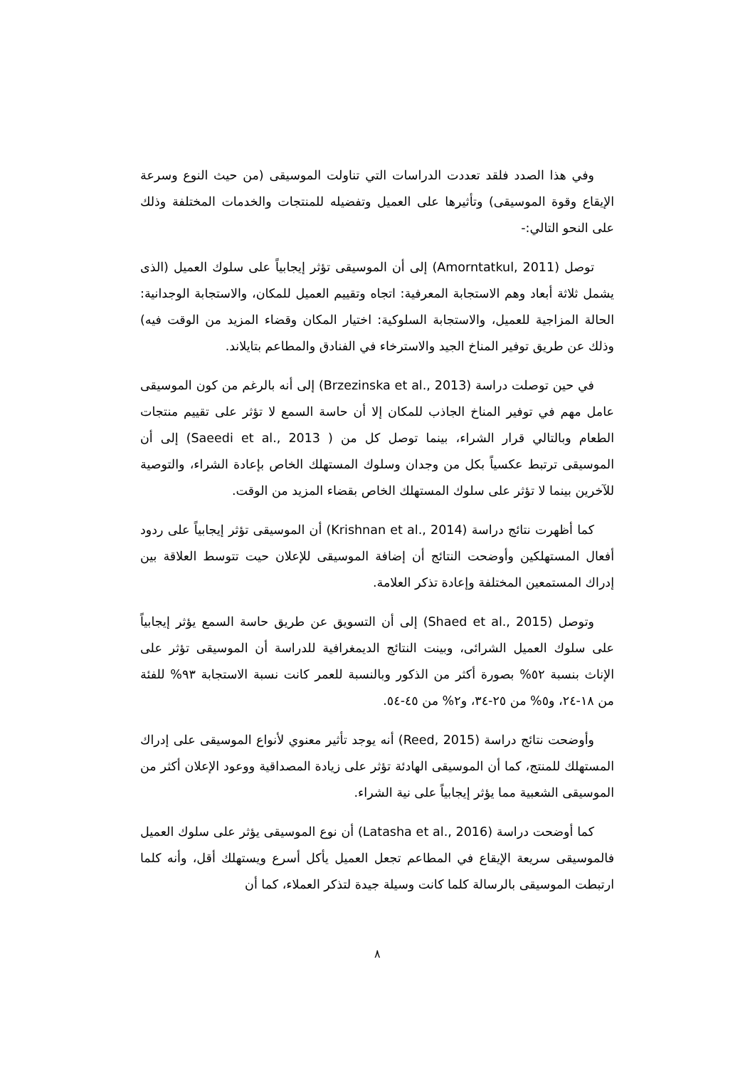وفي هذا الصدد فلقد تعددت الدراسات التي تناولت الموسيقى (من حيث النوع وسرعة الإيقاع وقوة الموسيقى) وتأثيرها على العميل وتفضيله للمنتجات والخدمات المختلفة وذلك على النحو التالي:-
توصل (Amorntatkul, 2011) إلى أن الموسيقى تؤثر إيجابياً على سلوك العميل (الذى يشمل ثلاثة أبعاد وهم الاستجابة المعرفية: اتجاه وتقييم العميل للمكان، والاستجابة الوجدانية: الحالة المزاجية للعميل، والاستجابة السلوكية: اختيار المكان وقضاء المزيد من الوقت فيه) وذلك عن طريق توفير المناخ الجيد والاسترخاء في الفنادق والمطاعم بتايلاند.
في حين توصلت دراسة (Brzezinska et al., 2013) إلى أنه بالرغم من كون الموسيقى عامل مهم في توفير المناخ الجاذب للمكان إلا أن حاسة السمع لا تؤثر على تقييم منتجات الطعام وبالتالي قرار الشراء، بينما توصل كل من ( Saeedi et al., 2013) إلى أن الموسيقى ترتبط عكسياً بكل من وجدان وسلوك المستهلك الخاص بإعادة الشراء، والتوصية للآخرين بينما لا تؤثر على سلوك المستهلك الخاص بقضاء المزيد من الوقت.
كما أظهرت نتائج دراسة (Krishnan et al., 2014) أن الموسيقى تؤثر إيجابياً على ردود أفعال المستهلكين وأوضحت النتائج أن إضافة الموسيقى للإعلان حيت تتوسط العلاقة بين إدراك المستمعين المختلفة وإعادة تذكر العلامة.
وتوصل (Shaed et al., 2015) إلى أن التسويق عن طريق حاسة السمع يؤثر إيجابياً على سلوك العميل الشرائى، وبينت النتائج الديمغرافية للدراسة أن الموسيقى تؤثر على الإناث بنسبة ٥٢% بصورة أكثر من الذكور وبالنسبة للعمر كانت نسبة الاستجابة ٩٣% للفئة من ١٨-٢٤، و٥% من ٢٥-٣٤، و٢% من ٤٥-٥٤.
وأوضحت نتائج دراسة (Reed, 2015) أنه يوجد تأثير معنوي لأنواع الموسيقى على إدراك المستهلك للمنتج، كما أن الموسيقى الهادئة تؤثر على زيادة المصداقية ووعود الإعلان أكثر من الموسيقى الشعبية مما يؤثر إيجابياً على نية الشراء.
كما أوضحت دراسة (Latasha et al., 2016) أن نوع الموسيقى يؤثر على سلوك العميل فالموسيقى سريعة الإيقاع في المطاعم تجعل العميل يأكل أسرع ويستهلك أقل، وأنه كلما ارتبطت الموسيقى بالرسالة كلما كانت وسيلة جيدة لتذكر العملاء، كما أن
٨